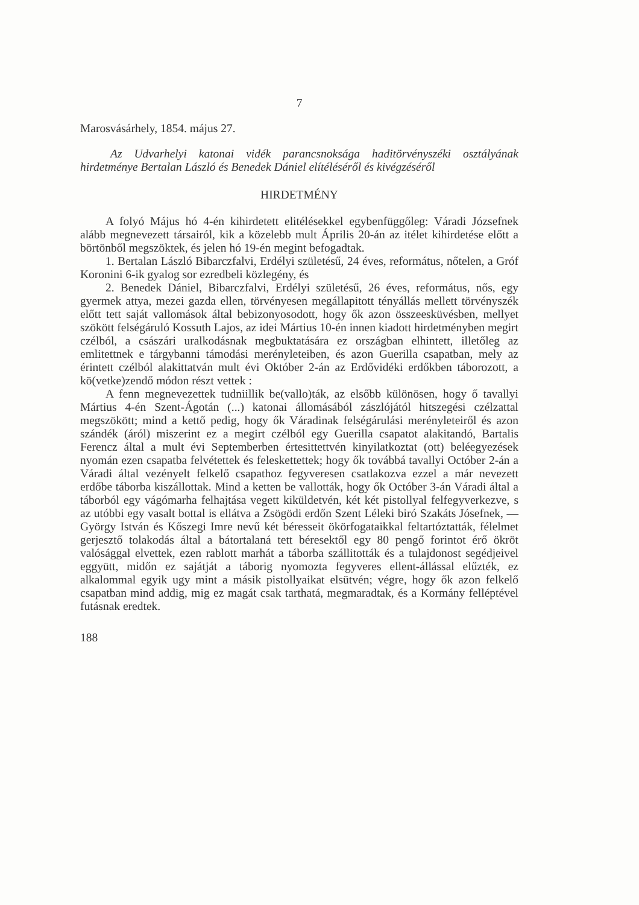7
Marosvásárhely, 1854. május 27.
Az Udvarhelyi katonai vidék parancsnoksága haditörvényszéki osztályának hirdetménye Bertalan László és Benedek Dániel elítéléséről és kivégzéséről
HIRDETMÉNY
A folyó Május hó 4-én kihirdetett elitélésekkel egybenfüggőleg: Váradi Józsefnek alább megnevezett társairól, kik a közelebb mult Április 20-án az itélet kihirdetése előtt a börtönből megszöktek, és jelen hó 19-én megint befogadtak.
1. Bertalan László Bibarczfalvi, Erdélyi születésű, 24 éves, református, nőtelen, a Gróf Koronini 6-ik gyalog sor ezredbeli közlegény, és
2. Benedek Dániel, Bibarczfalvi, Erdélyi születésű, 26 éves, református, nős, egy gyermek attya, mezei gazda ellen, törvényesen megállapitott tényállás mellett törvényszék előtt tett saját vallomások által bebizonyosodott, hogy ők azon összeesküvésben, mellyet szökött felségáruló Kossuth Lajos, az idei Mártius 10-én innen kiadott hirdetményben megirt czélból, a császári uralkodásnak megbuktatására ez országban elhintett, illetőleg az emlitettnek e tárgybanni támodási merényleteiben, és azon Guerilla csapatban, mely az érintett czélból alakittatván mult évi Október 2-án az Erdővidéki erdőkben táborozott, a kö(vetke)zendő módon részt vettek :
A fenn megnevezettek tudniillik be(vallo)ták, az elsőbb különösen, hogy ő tavallyi Mártius 4-én Szent-Ágotán (...) katonai állomásából zászlójától hitszegési czélzattal megszökött; mind a kettő pedig, hogy ők Váradinak felségárulási merényleteiről és azon szándék (áról) miszerint ez a megirt czélból egy Guerilla csapatot alakitandó, Bartalis Ferencz által a mult évi Septemberben értesittettvén kinyilatkoztat (ott) beléegyezések nyomán ezen csapatba felvétettek és feleskettettek; hogy ők továbbá tavallyi Octóber 2-án a Váradi által vezényelt felkelő csapathoz fegyveresen csatlakozva ezzel a már nevezett erdőbe táborba kiszállottak. Mind a ketten be vallották, hogy ők Octóber 3-án Váradi által a táborból egy vágómarha felhajtása vegett kiküldetvén, két két pistollyal felfegyverkezve, s az utóbbi egy vasalt bottal is ellátva a Zsögödi erdőn Szent Léleki biró Szakáts Jósefnek, — György István és Kőszegi Imre nevű két béresseit ökörfogataikkal feltartóztatták, félelmet gerjesztő tolakodás által a bátortalaná tett béresektől egy 80 pengő forintot érő ökröt valósággal elvettek, ezen rablott marhát a táborba szállitották és a tulajdonost segédjeivel eggyütt, midőn ez sajátját a táborig nyomozta fegyveres ellent-állással elűzték, ez alkalommal egyik ugy mint a másik pistollyaikat elsütvén; végre, hogy ők azon felkelő csapatban mind addig, mig ez magát csak tarthatá, megmaradtak, és a Kormány felléptével futásnak eredtek.
188